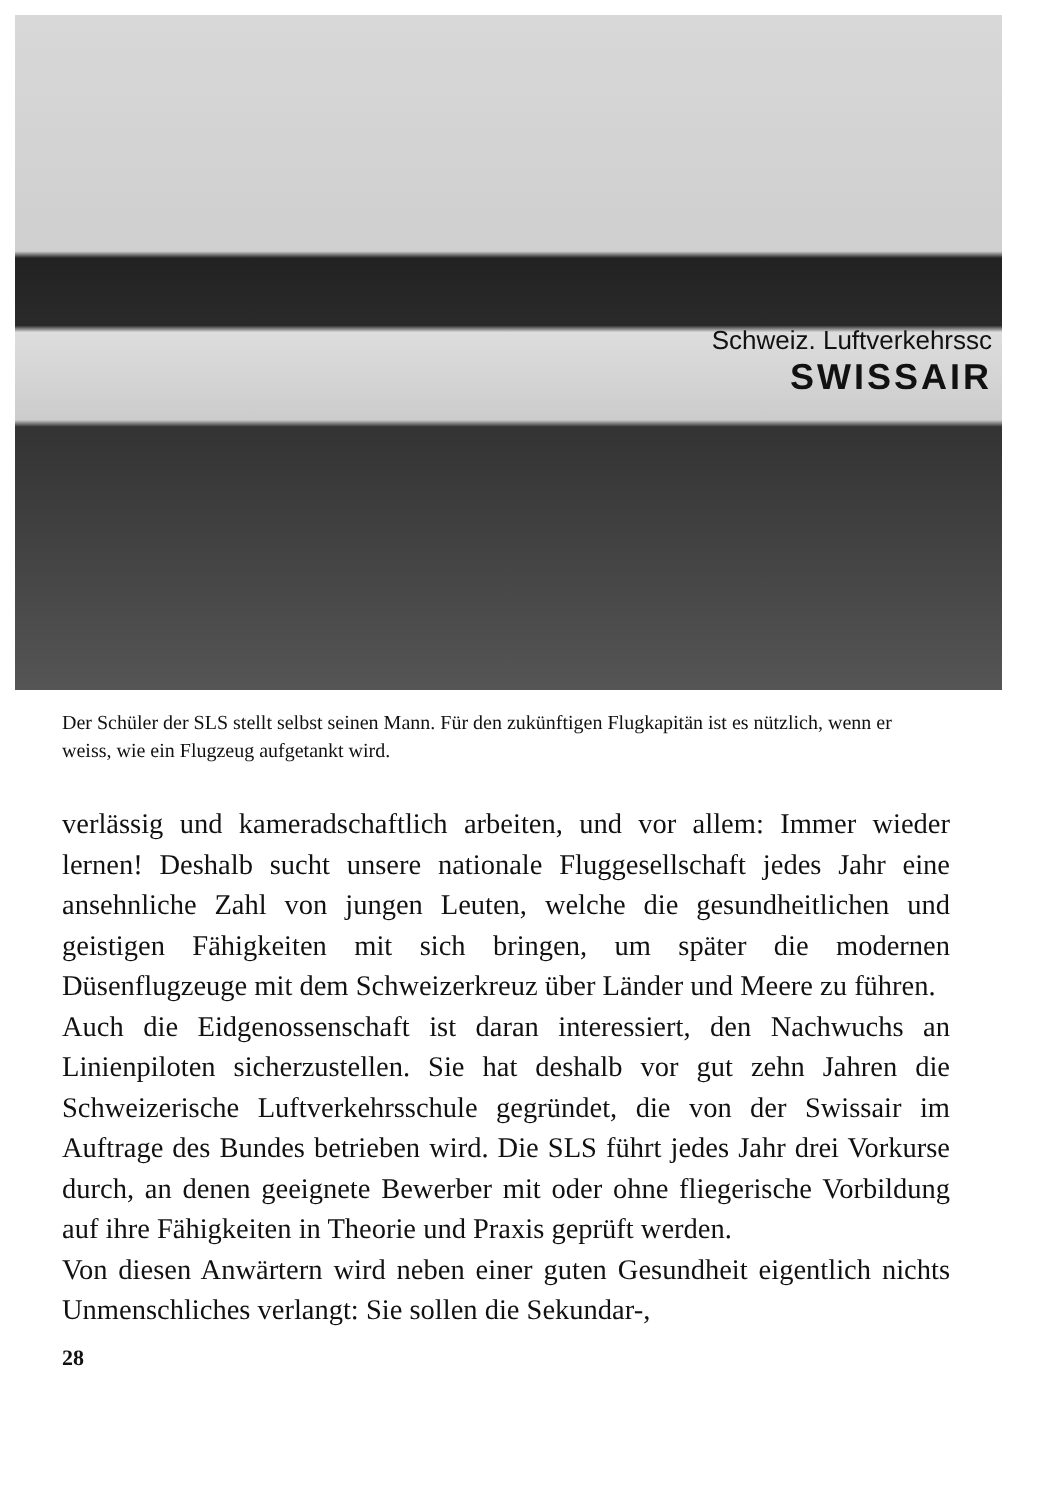Schweiz. Luftverkehrssc
SWISSAIR
Der Schüler der SLS stellt selbst seinen Mann. Für den zukünftigen Flugkapitän ist es nützlich, wenn er weiss, wie ein Flugzeug aufgetankt wird.
verlässig und kameradschaftlich arbeiten, und vor allem: Immer wieder lernen! Deshalb sucht unsere nationale Fluggesellschaft jedes Jahr eine ansehnliche Zahl von jungen Leuten, welche die gesundheitlichen und geistigen Fähigkeiten mit sich bringen, um später die modernen Düsenflugzeuge mit dem Schweizerkreuz über Länder und Meere zu führen.
Auch die Eidgenossenschaft ist daran interessiert, den Nachwuchs an Linienpiloten sicherzustellen. Sie hat deshalb vor gut zehn Jahren die Schweizerische Luftverkehrsschule gegründet, die von der Swissair im Auftrage des Bundes betrieben wird. Die SLS führt jedes Jahr drei Vorkurse durch, an denen geeignete Bewerber mit oder ohne fliegerische Vorbildung auf ihre Fähigkeiten in Theorie und Praxis geprüft werden.
Von diesen Anwärtern wird neben einer guten Gesundheit eigentlich nichts Unmenschliches verlangt: Sie sollen die Sekundar-,
28